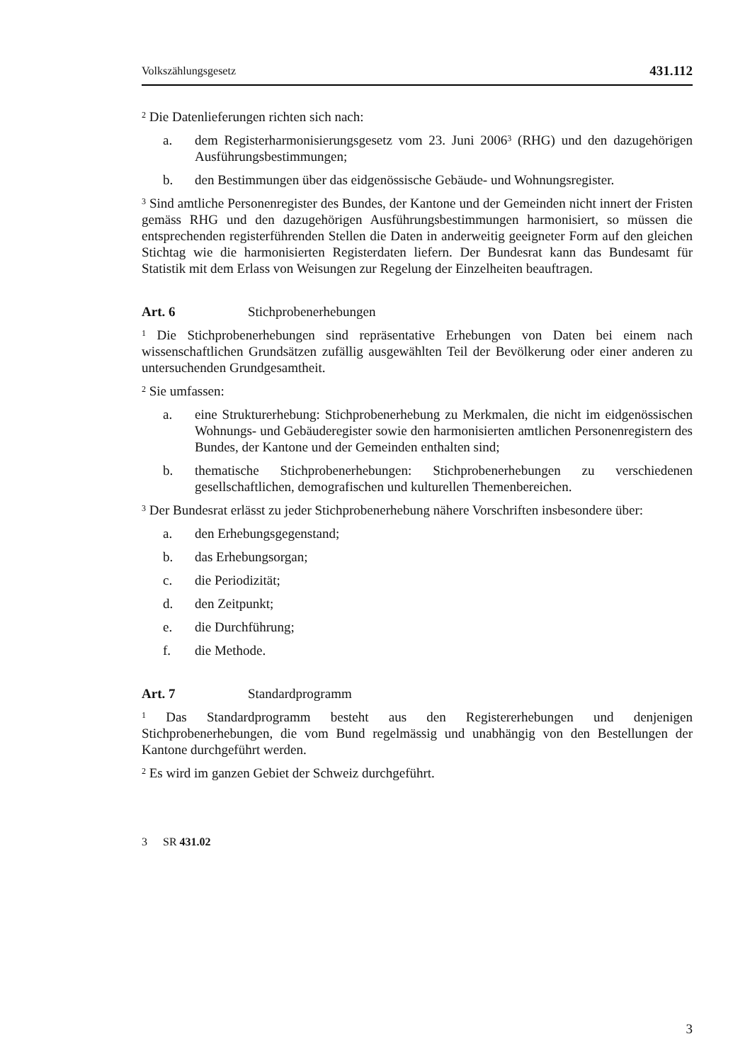Volkszählungsgesetz 431.112
<sup>2</sup> Die Datenlieferungen richten sich nach:
a. dem Registerharmonisierungsgesetz vom 23. Juni 2006<sup>3</sup> (RHG) und den dazugehörigen Ausführungsbestimmungen;
b. den Bestimmungen über das eidgenössische Gebäude- und Wohnungsregister.
<sup>3</sup> Sind amtliche Personenregister des Bundes, der Kantone und der Gemeinden nicht innert der Fristen gemäss RHG und den dazugehörigen Ausführungsbestimmungen harmonisiert, so müssen die entsprechenden registerführenden Stellen die Daten in anderweitig geeigneter Form auf den gleichen Stichtag wie die harmonisierten Registerdaten liefern. Der Bundesrat kann das Bundesamt für Statistik mit dem Erlass von Weisungen zur Regelung der Einzelheiten beauftragen.
Art. 6 Stichprobenerhebungen
<sup>1</sup> Die Stichprobenerhebungen sind repräsentative Erhebungen von Daten bei einem nach wissenschaftlichen Grundsätzen zufällig ausgewählten Teil der Bevölkerung oder einer anderen zu untersuchenden Grundgesamtheit.
<sup>2</sup> Sie umfassen:
a. eine Strukturerhebung: Stichprobenerhebung zu Merkmalen, die nicht im eidgenössischen Wohnungs- und Gebäuderegister sowie den harmonisierten amtlichen Personenregistern des Bundes, der Kantone und der Gemeinden enthalten sind;
b. thematische Stichprobenerhebungen: Stichprobenerhebungen zu verschiedenen gesellschaftlichen, demografischen und kulturellen Themenbereichen.
<sup>3</sup> Der Bundesrat erlässt zu jeder Stichprobenerhebung nähere Vorschriften insbesondere über:
a. den Erhebungsgegenstand;
b. das Erhebungsorgan;
c. die Periodizität;
d. den Zeitpunkt;
e. die Durchführung;
f. die Methode.
Art. 7 Standardprogramm
<sup>1</sup> Das Standardprogramm besteht aus den Registererhebungen und denjenigen Stichprobenerhebungen, die vom Bund regelmässig und unabhängig von den Bestellungen der Kantone durchgeführt werden.
<sup>2</sup> Es wird im ganzen Gebiet der Schweiz durchgeführt.
3 SR 431.02
3